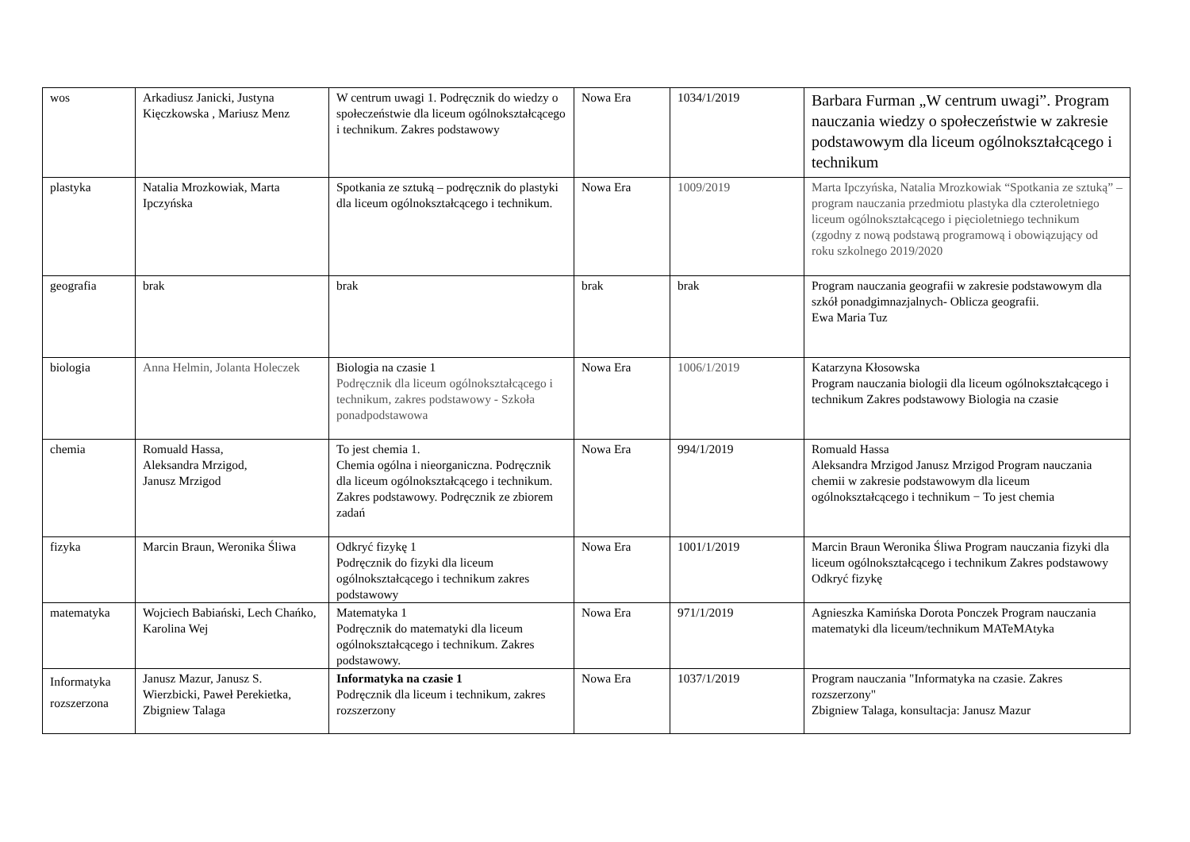| wos | Arkadiusz Janicki, Justyna Kięczkowska , Mariusz Menz | W centrum uwagi 1. Podręcznik do wiedzy o społeczeństwie dla liceum ogólnokształcącego i technikum. Zakres podstawowy | Nowa Era | 1034/1/2019 | Barbara Furman „W centrum uwagi”. Program nauczania wiedzy o społeczeństwie w zakresie podstawowym dla liceum ogólnokształcącego i technikum |
| plastyka | Natalia Mrozkowiak, Marta Ipczyńska | Spotkania ze sztuką – podręcznik do plastyki dla liceum ogólnokształcącego i technikum. | Nowa Era | 1009/2019 | Marta Ipczyńska, Natalia Mrozkowiak “Spotkania ze sztuką” – program nauczania przedmiotu plastyka dla czteroletniego liceum ogólnokształcącego i pięcioletniego technikum (zgodny z nową podstawą programową i obowiązujący od roku szkolnego 2019/2020 |
| geografia | brak | brak | brak | brak | Program nauczania geografii w zakresie podstawowym dla szkół ponadgimnazjalnych- Oblicza geografii. Ewa Maria Tuz |
| biologia | Anna Helmin, Jolanta Holeczek | Biologia na czasie 1 Podręcznik dla liceum ogólnokształcącego i technikum, zakres podstawowy - Szkoła ponadpodstawowa | Nowa Era | 1006/1/2019 | Katarzyna Kłosowska Program nauczania biologii dla liceum ogólnokształcącego i technikum Zakres podstawowy Biologia na czasie |
| chemia | Romuald Hassa, Aleksandra Mrzigod, Janusz Mrzigod | To jest chemia 1. Chemia ogólna i nieorganiczna. Podręcznik dla liceum ogólnokształcącego i technikum. Zakres podstawowy. Podręcznik ze zbiorem zadań | Nowa Era | 994/1/2019 | Romuald Hassa Aleksandra Mrzigod Janusz Mrzigod Program nauczania chemii w zakresie podstawowym dla liceum ogólnokształcącego i technikum − To jest chemia |
| fizyka | Marcin Braun, Weronika Śliwa | Odkryć fizykę 1 Podręcznik do fizyki dla liceum ogólnokształcącego i technikum zakres podstawowy | Nowa Era | 1001/1/2019 | Marcin Braun Weronika Śliwa Program nauczania fizyki dla liceum ogólnokształcącego i technikum Zakres podstawowy Odkryć fizykę |
| matematyka | Wojciech Babiański, Lech Chańko, Karolina Wej | Matematyka 1 Podręcznik do matematyki dla liceum ogólnokształcącego i technikum. Zakres podstawowy. | Nowa Era | 971/1/2019 | Agnieszka Kamińska Dorota Ponczek Program nauczania matematyki dla liceum/technikum MATeMAtyka |
| Informatyka rozszerzona | Janusz Mazur, Janusz S. Wierzbicki, Paweł Perekietka, Zbigniew Talaga | Informatyka na czasie 1 Podręcznik dla liceum i technikum, zakres rozszerzony | Nowa Era | 1037/1/2019 | Program nauczania "Informatyka na czasie. Zakres rozszerzony" Zbigniew Talaga, konsultacja: Janusz Mazur |